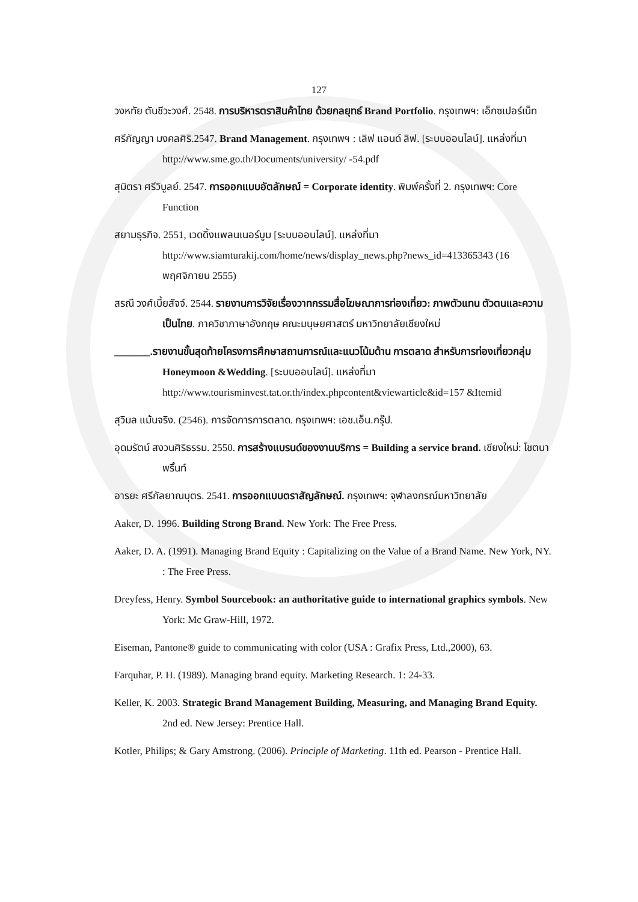127
วงหทัย ตันชีวะวงศ์. 2548. การบริหารตราสินค้าไทย ด้วยกลยุทธ์ Brand Portfolio. กรุงเทพฯ: เอ็กซเปอร์เน็ท
ศรีกัญญา มงคลศิริ.2547. Brand Management. กรุงเทพฯ : เลิฟ แอนด์ ลิฟ. [ระบบออนไลน์]. แหล่งที่มา http://www.sme.go.th/Documents/university/ -54.pdf
สุมิตรา ศรีวิบูลย์. 2547. การออกแบบอัตลักษณ์ = Corporate identity. พิมพ์ครั้งที่ 2. กรุงเทพฯ: Core Function
สยามธุรกิจ. 2551, เวดดิ้งแพลนเนอร์บูม [ระบบออนไลน์]. แหล่งที่มา http://www.siamturakij.com/home/news/display_news.php?news_id=413365343 (16 พฤศจิกายน 2555)
สรณี วงศ์เบี้ยสัจจ์. 2544. รายงานการวิจัยเรื่องวาทกรรมสื่อโฆษณาการท่องเที่ยว: ภาพตัวแทน ตัวตนและความเป็นไทย. ภาควิชาภาษาอังกฤษ คณะมนุษยศาสตร์ มหาวิทยาลัยเชียงใหม่
_______.รายงานขั้นสุดท้ายโครงการศึกษาสถานการณ์และแนวโน้มด้าน การตลาด สำหรับการท่องเที่ยวกลุ่ม Honeymoon &Wedding. [ระบบออนไลน์]. แหล่งที่มา http://www.tourisminvest.tat.or.th/index.phpcontent&viewarticle&id=157 &Itemid
สุวิมล แม้นจริง. (2546). การจัดการการตลาด. กรุงเทพฯ: เอช.เอ็น.กรุ๊ป.
อุดมรัตน์ สงวนศิริธรรม. 2550. การสร้างแบรนด์ของงานบริการ = Building a service brand. เชียงใหม่: โชตนาพริ้นท์
อารยะ ศรีกัลยาณบุตร. 2541. การออกแบบตราสัญลักษณ์. กรุงเทพฯ: จุฬาลงกรณ์มหาวิทยาลัย
Aaker, D. 1996. Building Strong Brand. New York: The Free Press.
Aaker, D. A. (1991). Managing Brand Equity : Capitalizing on the Value of a Brand Name. New York, NY. : The Free Press.
Dreyfess, Henry. Symbol Sourcebook: an authoritative guide to international graphics symbols. New York: Mc Graw-Hill, 1972.
Eiseman, Pantone® guide to communicating with color (USA : Grafix Press, Ltd.,2000), 63.
Farquhar, P. H. (1989). Managing brand equity. Marketing Research. 1: 24-33.
Keller, K. 2003. Strategic Brand Management Building, Measuring, and Managing Brand Equity. 2nd ed. New Jersey: Prentice Hall.
Kotler, Philips; & Gary Amstrong. (2006). Principle of Marketing. 11th ed. Pearson - Prentice Hall.